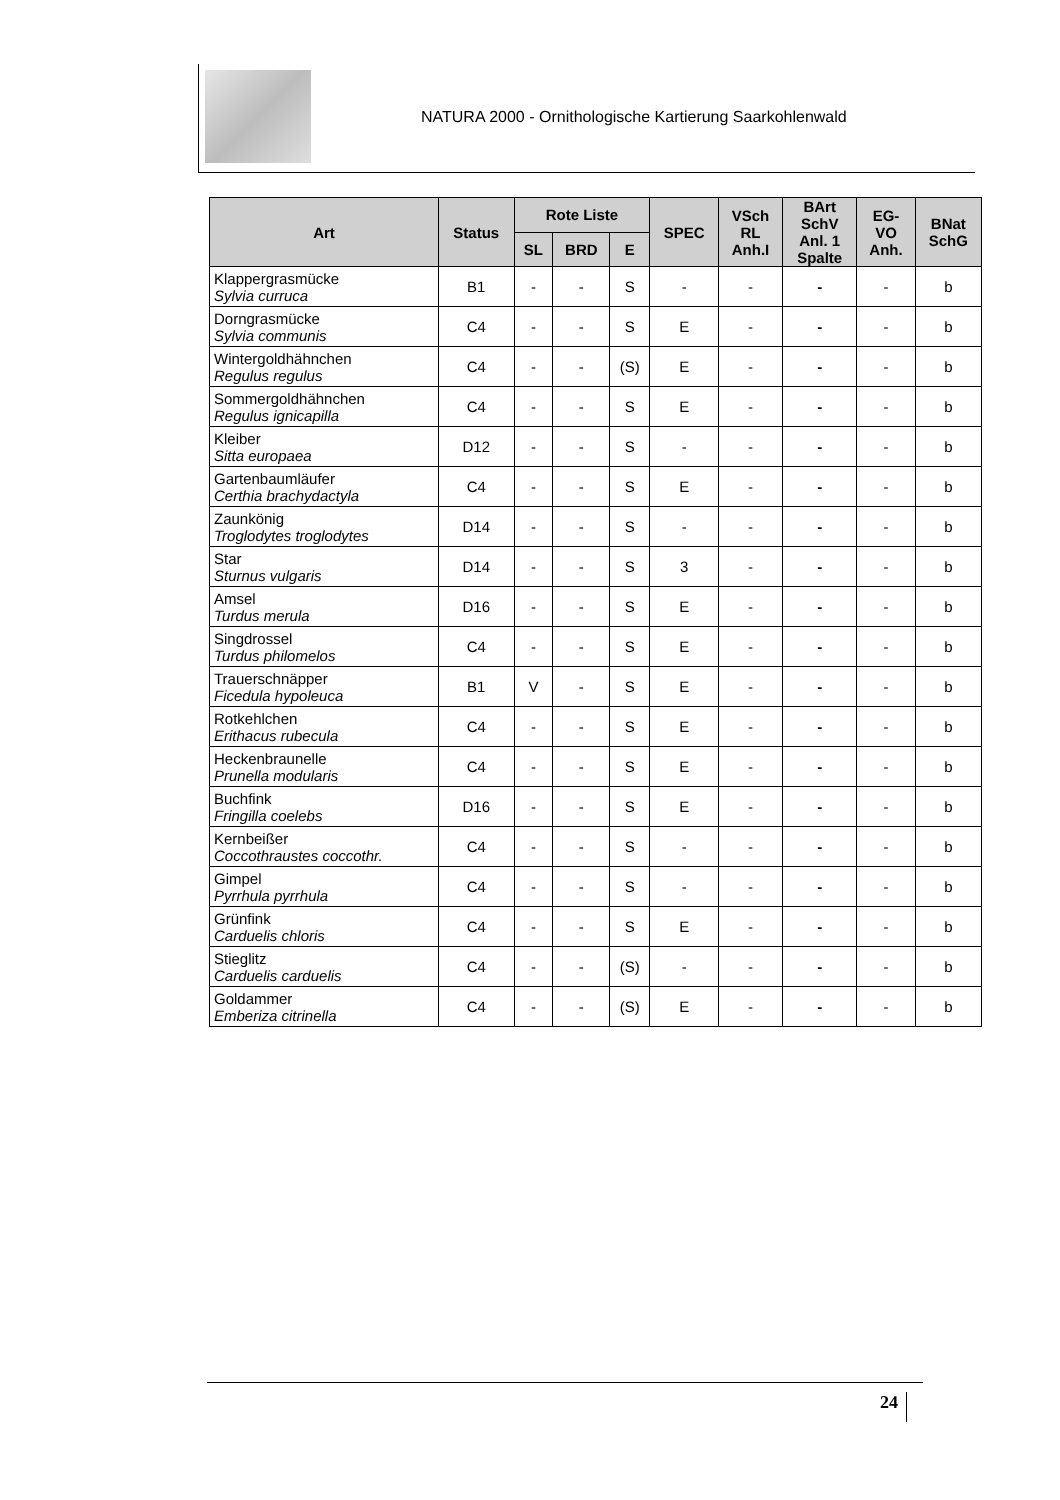NATURA 2000 - Ornithologische Kartierung Saarkohlenwald
| Art | Status | Rote Liste | | | SPEC | VSch RL Anh.I | BArt SchV Anl. 1 Spalte | EG- VO Anh. | BNat SchG |
| --- | --- | --- | --- | --- | --- | --- | --- | --- | --- |
| | | SL | BRD | E | | | | | |
| Klappergrasmücke Sylvia curruca | B1 | - | - | S | - | - | - | - | b |
| Dorngrasmücke Sylvia communis | C4 | - | - | S | E | - | - | - | b |
| Wintergoldhähnchen Regulus regulus | C4 | - | - | (S) | E | - | - | - | b |
| Sommergoldhähnchen Regulus ignicapilla | C4 | - | - | S | E | - | - | - | b |
| Kleiber Sitta europaea | D12 | - | - | S | - | - | - | - | b |
| Gartenbaumläufer Certhia brachydactyla | C4 | - | - | S | E | - | - | - | b |
| Zaunkönig Troglodytes troglodytes | D14 | - | - | S | - | - | - | - | b |
| Star Sturnus vulgaris | D14 | - | - | S | 3 | - | - | - | b |
| Amsel Turdus merula | D16 | - | - | S | E | - | - | - | b |
| Singdrossel Turdus philomelos | C4 | - | - | S | E | - | - | - | b |
| Trauerschnäpper Ficedula hypoleuca | B1 | V | - | S | E | - | - | - | b |
| Rotkehlchen Erithacus rubecula | C4 | - | - | S | E | - | - | - | b |
| Heckenbraunelle Prunella modularis | C4 | - | - | S | E | - | - | - | b |
| Buchfink Fringilla coelebs | D16 | - | - | S | E | - | - | - | b |
| Kernbeißer Coccothraustes coccothr. | C4 | - | - | S | - | - | - | - | b |
| Gimpel Pyrrhula pyrrhula | C4 | - | - | S | - | - | - | - | b |
| Grünfink Carduelis chloris | C4 | - | - | S | E | - | - | - | b |
| Stieglitz Carduelis carduelis | C4 | - | - | (S) | - | - | - | - | b |
| Goldammer Emberiza citrinella | C4 | - | - | (S) | E | - | - | - | b |
24